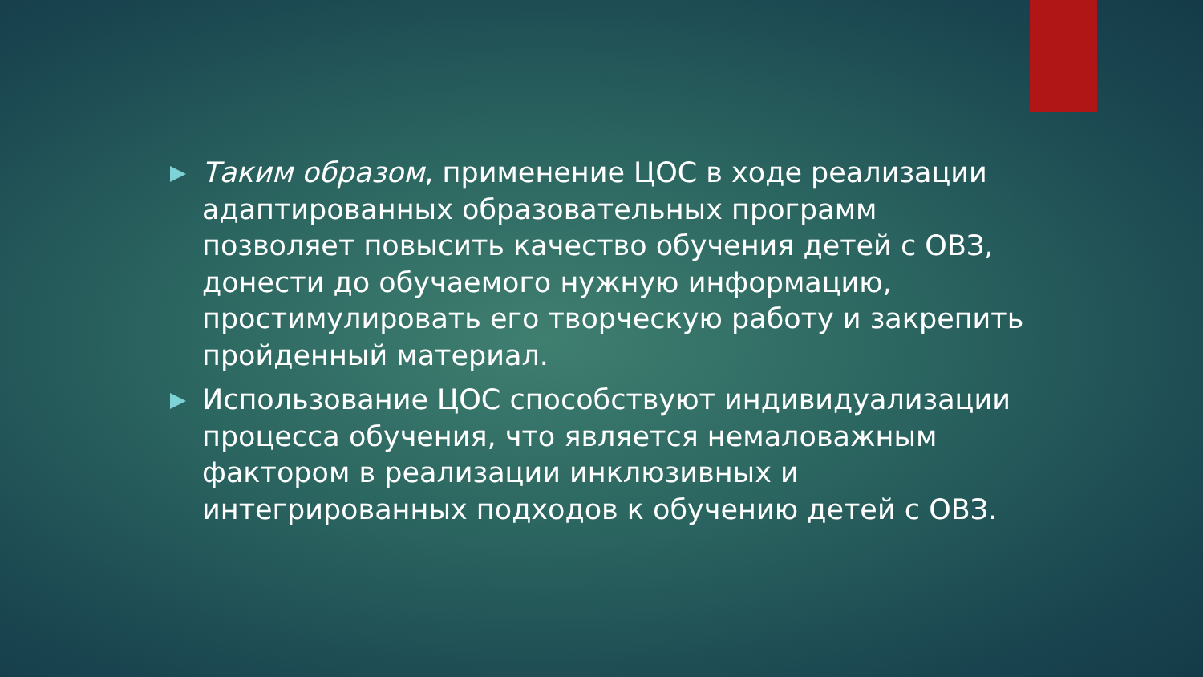Таким образом, применение ЦОС в ходе реализации адаптированных образовательных программ позволяет повысить качество обучения детей с ОВЗ, донести до обучаемого нужную информацию, простимулировать его творческую работу и закрепить пройденный материал.
Использование ЦОС способствуют индивидуализации процесса обучения, что является немаловажным фактором в реализации инклюзивных и интегрированных подходов к обучению детей с ОВЗ.